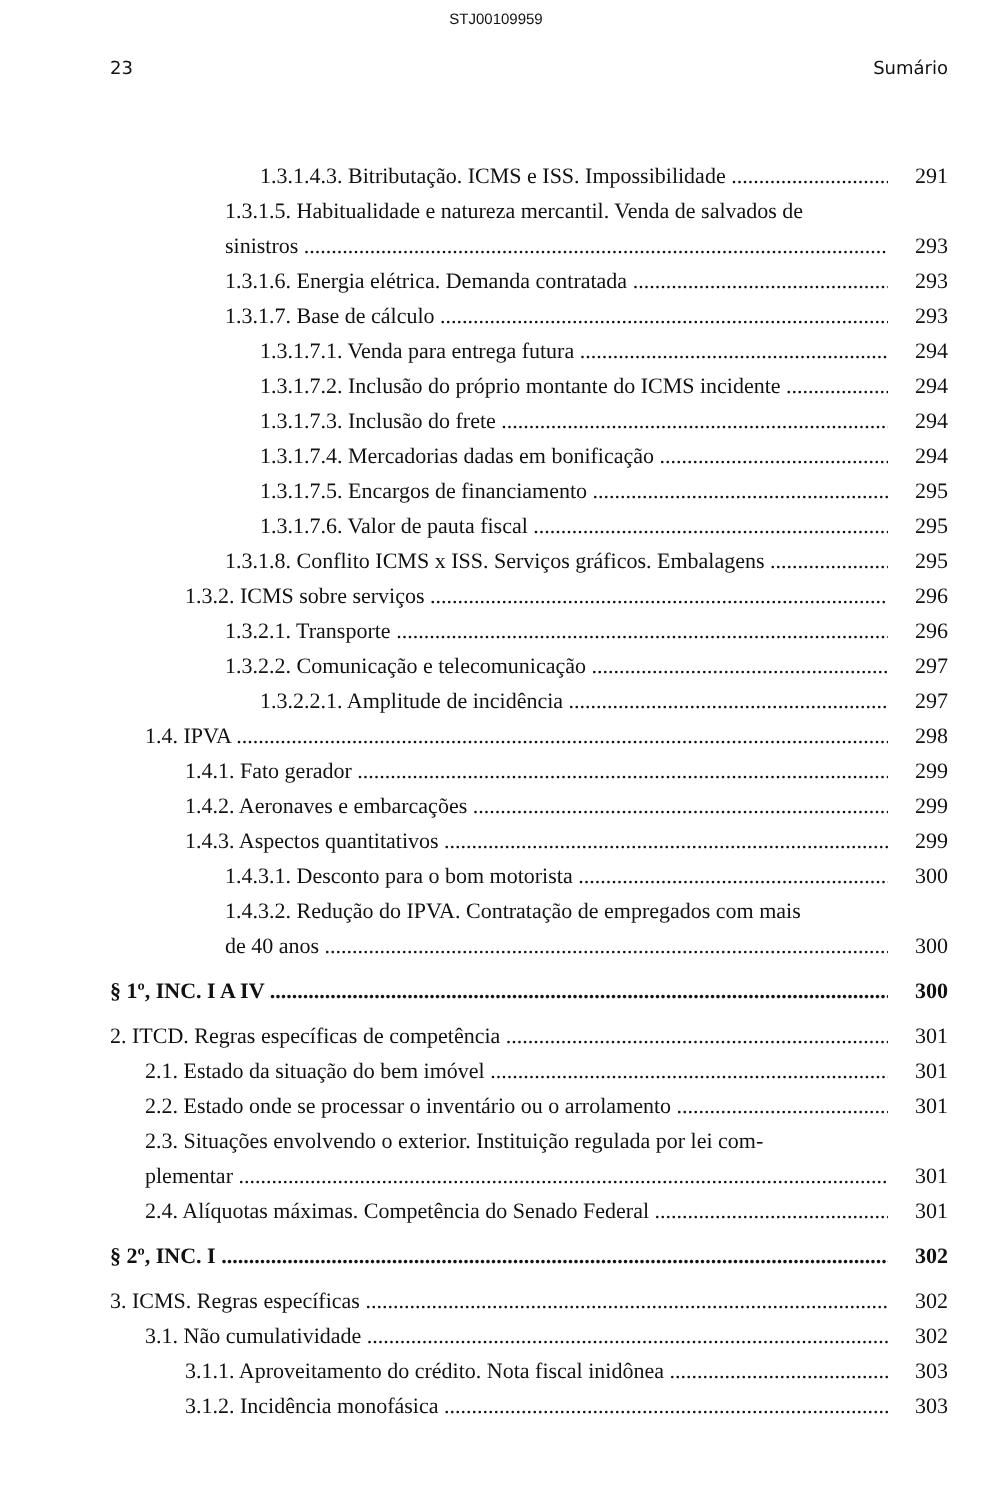STJ00109959
23 Sumário
1.3.1.4.3. Bitributação. ICMS e ISS. Impossibilidade 291
1.3.1.5. Habitualidade e natureza mercantil. Venda de salvados de
sinistros 293
1.3.1.6. Energia elétrica. Demanda contratada 293
1.3.1.7. Base de cálculo 293
1.3.1.7.1. Venda para entrega futura 294
1.3.1.7.2. Inclusão do próprio montante do ICMS incidente 294
1.3.1.7.3. Inclusão do frete 294
1.3.1.7.4. Mercadorias dadas em bonificação 294
1.3.1.7.5. Encargos de financiamento 295
1.3.1.7.6. Valor de pauta fiscal 295
1.3.1.8. Conflito ICMS x ISS. Serviços gráficos. Embalagens 295
1.3.2. ICMS sobre serviços 296
1.3.2.1. Transporte 296
1.3.2.2. Comunicação e telecomunicação 297
1.3.2.2.1. Amplitude de incidência 297
1.4. IPVA 298
1.4.1. Fato gerador 299
1.4.2. Aeronaves e embarcações 299
1.4.3. Aspectos quantitativos 299
1.4.3.1. Desconto para o bom motorista 300
1.4.3.2. Redução do IPVA. Contratação de empregados com mais
de 40 anos 300
§ 1º, INC. I A IV 300
2. ITCD. Regras específicas de competência 301
2.1. Estado da situação do bem imóvel 301
2.2. Estado onde se processar o inventário ou o arrolamento 301
2.3. Situações envolvendo o exterior. Instituição regulada por lei com-
plementar 301
2.4. Alíquotas máximas. Competência do Senado Federal 301
§ 2º, INC. I 302
3. ICMS. Regras específicas 302
3.1. Não cumulatividade 302
3.1.1. Aproveitamento do crédito. Nota fiscal inidônea 303
3.1.2. Incidência monofásica 303